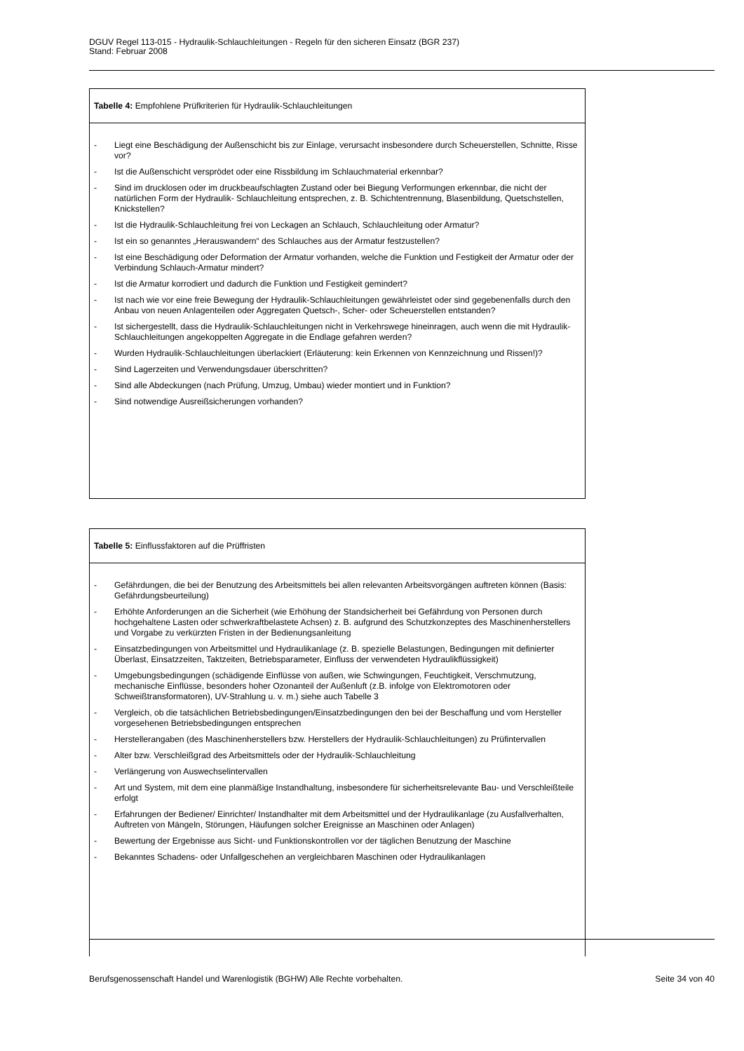DGUV Regel 113-015 - Hydraulik-Schlauchleitungen - Regeln für den sicheren Einsatz (BGR 237)
Stand: Februar 2008
Tabelle 4: Empfohlene Prüfkriterien für Hydraulik-Schlauchleitungen
- Liegt eine Beschädigung der Außenschicht bis zur Einlage, verursacht insbesondere durch Scheuerstellen, Schnitte, Risse vor?
- Ist die Außenschicht versprödet oder eine Rissbildung im Schlauchmaterial erkennbar?
- Sind im drucklosen oder im druckbeaufschlagten Zustand oder bei Biegung Verformungen erkennbar, die nicht der natürlichen Form der Hydraulik- Schlauchleitung entsprechen, z. B. Schichtentrennung, Blasenbildung, Quetschstellen, Knickstellen?
- Ist die Hydraulik-Schlauchleitung frei von Leckagen an Schlauch, Schlauchleitung oder Armatur?
- Ist ein so genanntes „Herauswandern“ des Schlauches aus der Armatur festzustellen?
- Ist eine Beschädigung oder Deformation der Armatur vorhanden, welche die Funktion und Festigkeit der Armatur oder der Verbindung Schlauch-Armatur mindert?
- Ist die Armatur korrodiert und dadurch die Funktion und Festigkeit gemindert?
- Ist nach wie vor eine freie Bewegung der Hydraulik-Schlauchleitungen gewährleistet oder sind gegebenenfalls durch den Anbau von neuen Anlagenteilen oder Aggregaten Quetsch-, Scher- oder Scheuerstellen entstanden?
- Ist sichergestellt, dass die Hydraulik-Schlauchleitungen nicht in Verkehrswege hineinragen, auch wenn die mit Hydraulik-Schlauchleitungen angekoppelten Aggregate in die Endlage gefahren werden?
- Wurden Hydraulik-Schlauchleitungen überlackiert (Erläuterung: kein Erkennen von Kennzeichnung und Rissen!)?
- Sind Lagerzeiten und Verwendungsdauer überschritten?
- Sind alle Abdeckungen (nach Prüfung, Umzug, Umbau) wieder montiert und in Funktion?
- Sind notwendige Ausreißsicherungen vorhanden?
Tabelle 5: Einflussfaktoren auf die Prüffristen
- Gefährdungen, die bei der Benutzung des Arbeitsmittels bei allen relevanten Arbeitsvorgängen auftreten können (Basis: Gefährdungsbeurteilung)
- Erhöhte Anforderungen an die Sicherheit (wie Erhöhung der Standsicherheit bei Gefährdung von Personen durch hochgehaltene Lasten oder schwerkraftbelastete Achsen) z. B. aufgrund des Schutzkonzeptes des Maschinenherstellers und Vorgabe zu verkürzten Fristen in der Bedienungsanleitung
- Einsatzbedingungen von Arbeitsmittel und Hydraulikanlage (z. B. spezielle Belastungen, Bedingungen mit definierter Überlast, Einsatzzeiten, Taktzeiten, Betriebsparameter, Einfluss der verwendeten Hydraulikflüssigkeit)
- Umgebungsbedingungen (schädigende Einflüsse von außen, wie Schwingungen, Feuchtigkeit, Verschmutzung, mechanische Einflüsse, besonders hoher Ozonanteil der Außenluft (z.B. infolge von Elektromotoren oder Schweißtransformatoren), UV-Strahlung u. v. m.) siehe auch Tabelle 3
- Vergleich, ob die tatsächlichen Betriebsbedingungen/Einsatzbedingungen den bei der Beschaffung und vom Hersteller vorgesehenen Betriebsbedingungen entsprechen
- Herstellerangaben (des Maschinenherstellers bzw. Herstellers der Hydraulik-Schlauchleitungen) zu Prüfintervallen
- Alter bzw. Verschleißgrad des Arbeitsmittels oder der Hydraulik-Schlauchleitung
- Verlängerung von Auswechselintervallen
- Art und System, mit dem eine planmäßige Instandhaltung, insbesondere für sicherheitsrelevante Bau- und Verschleißteile erfolgt
- Erfahrungen der Bediener/ Einrichter/ Instandhalter mit dem Arbeitsmittel und der Hydraulikanlage (zu Ausfallverhalten, Auftreten von Mängeln, Störungen, Häufungen solcher Ereignisse an Maschinen oder Anlagen)
- Bewertung der Ergebnisse aus Sicht- und Funktionskontrollen vor der täglichen Benutzung der Maschine
- Bekanntes Schadens- oder Unfallgeschehen an vergleichbaren Maschinen oder Hydraulikanlagen
Berufsgenossenschaft Handel und Warenlogistik (BGHW) Alle Rechte vorbehalten. Seite 34 von 40